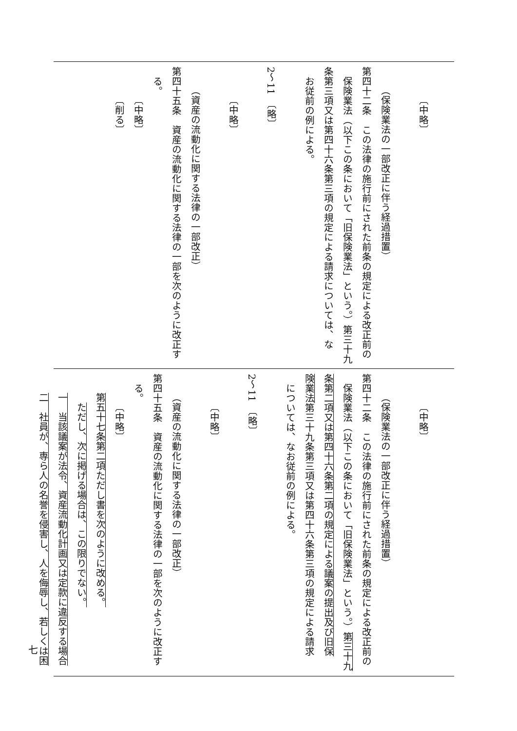〔中略〕
（保険業法の一部改正に伴う経過措置）
第四十二条　この法律の施行前にされた前条の規定による改正前の
保険業法（以下この条において「旧保険業法」という。）第三十九
条第三項又は第四十六条第三項の規定による請求については、な
お従前の例による。
2～11　〔略〕
〔中略〕
（資産の流動化に関する法律の一部改正）
第四十五条　資産の流動化に関する法律の一部を次のように改正す
る。
〔中略〕
〔削る〕
〔中略〕
（保険業法の一部改正に伴う経過措置）
第四十二条　この法律の施行前にされた前条の規定による改正前の
保険業法（以下この条において「旧保険業法」という。）第三十九
条第二項又は第四十六条第二項の規定による議案の提出及び旧保
険業法第三十九条第三項又は第四十六条第三項の規定による請求
については、なお従前の例による。
2～11　〔略〕
〔中略〕
（資産の流動化に関する法律の一部改正）
第四十五条　資産の流動化に関する法律の一部を次のように改正す
る。
〔中略〕
第五十七条第二項ただし書を次のように改める。
ただし、次に掲げる場合は、この限りでない。
一　当該議案が法令、資産流動化計画又は定款に違反する場合
二　社員が、専ら人の名誉を侵害し、人を侮辱し、若しくは困
七